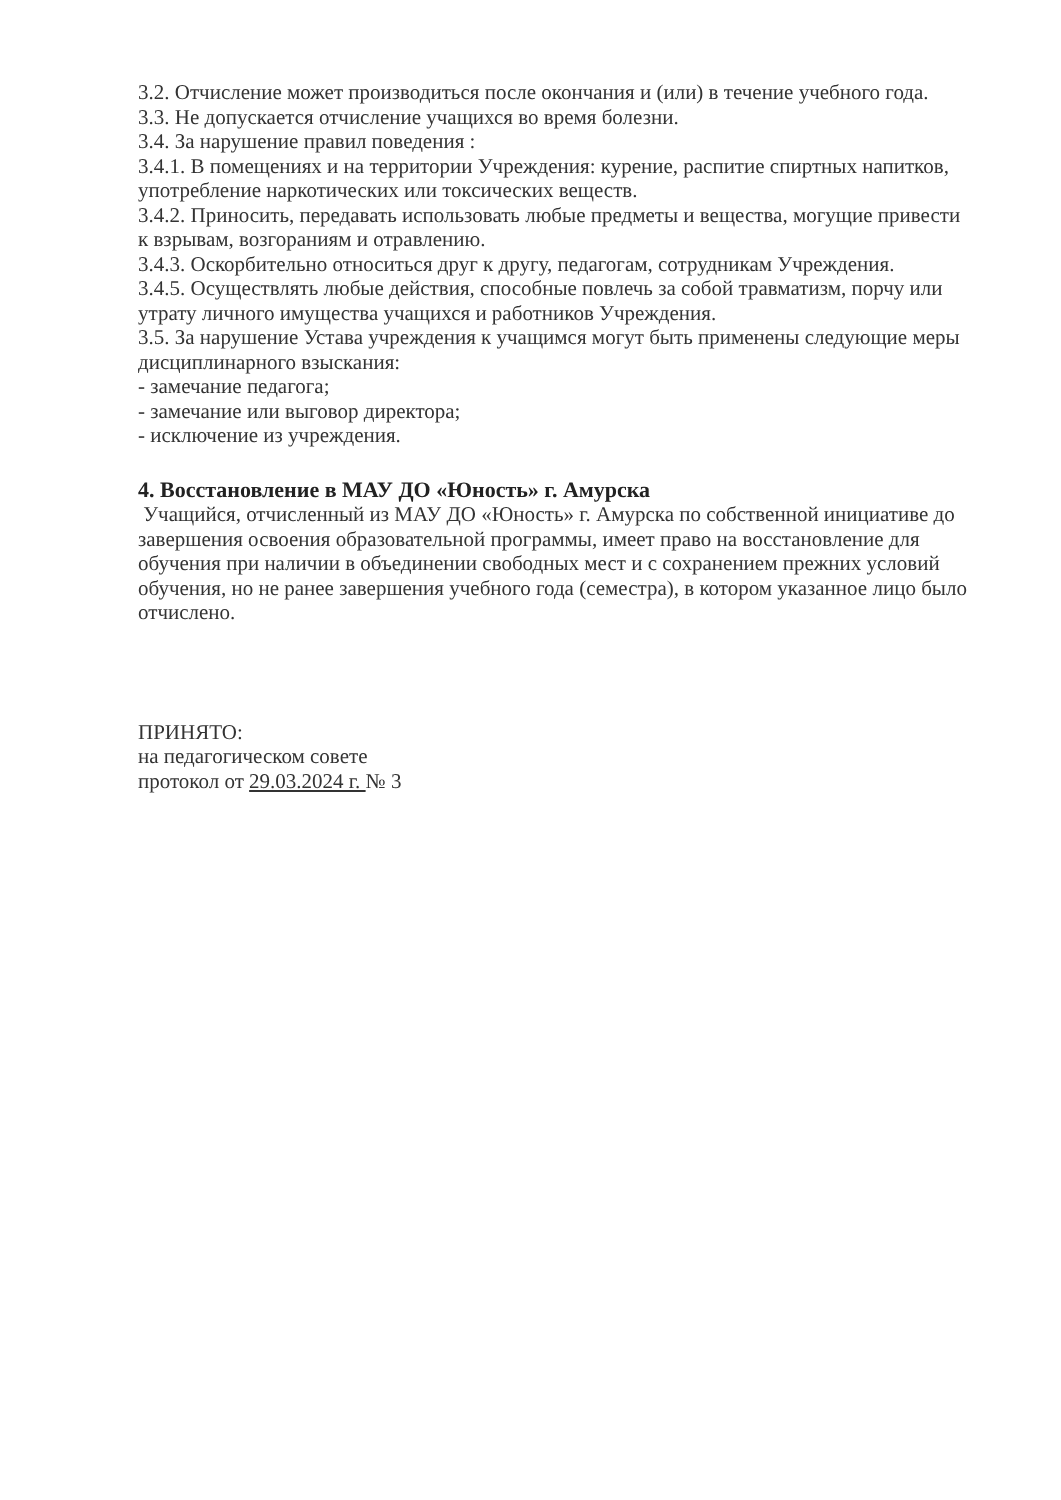3.2. Отчисление может производиться после окончания и (или) в течение учебного года.
3.3. Не допускается отчисление учащихся во время болезни.
3.4. За нарушение правил поведения :
3.4.1. В помещениях и на территории Учреждения: курение, распитие спиртных напитков, употребление наркотических или токсических веществ.
3.4.2. Приносить, передавать использовать любые предметы и вещества, могущие привести к взрывам, возгораниям и отравлению.
3.4.3. Оскорбительно относиться друг к другу, педагогам, сотрудникам Учреждения.
3.4.5. Осуществлять любые действия, способные повлечь за собой травматизм, порчу или утрату личного имущества учащихся и работников Учреждения.
3.5. За нарушение Устава учреждения к учащимся могут быть применены следующие меры дисциплинарного взыскания:
- замечание педагога;
- замечание или выговор директора;
- исключение из учреждения.
4. Восстановление в МАУ ДО «Юность» г. Амурска
Учащийся, отчисленный из МАУ ДО «Юность» г. Амурска по собственной инициативе до завершения освоения образовательной программы, имеет право на восстановление для обучения при наличии в объединении свободных мест и с сохранением прежних условий обучения, но не ранее завершения учебного года (семестра), в котором указанное лицо было отчислено.
ПРИНЯТО:
на педагогическом совете
протокол от 29.03.2024 г. № 3